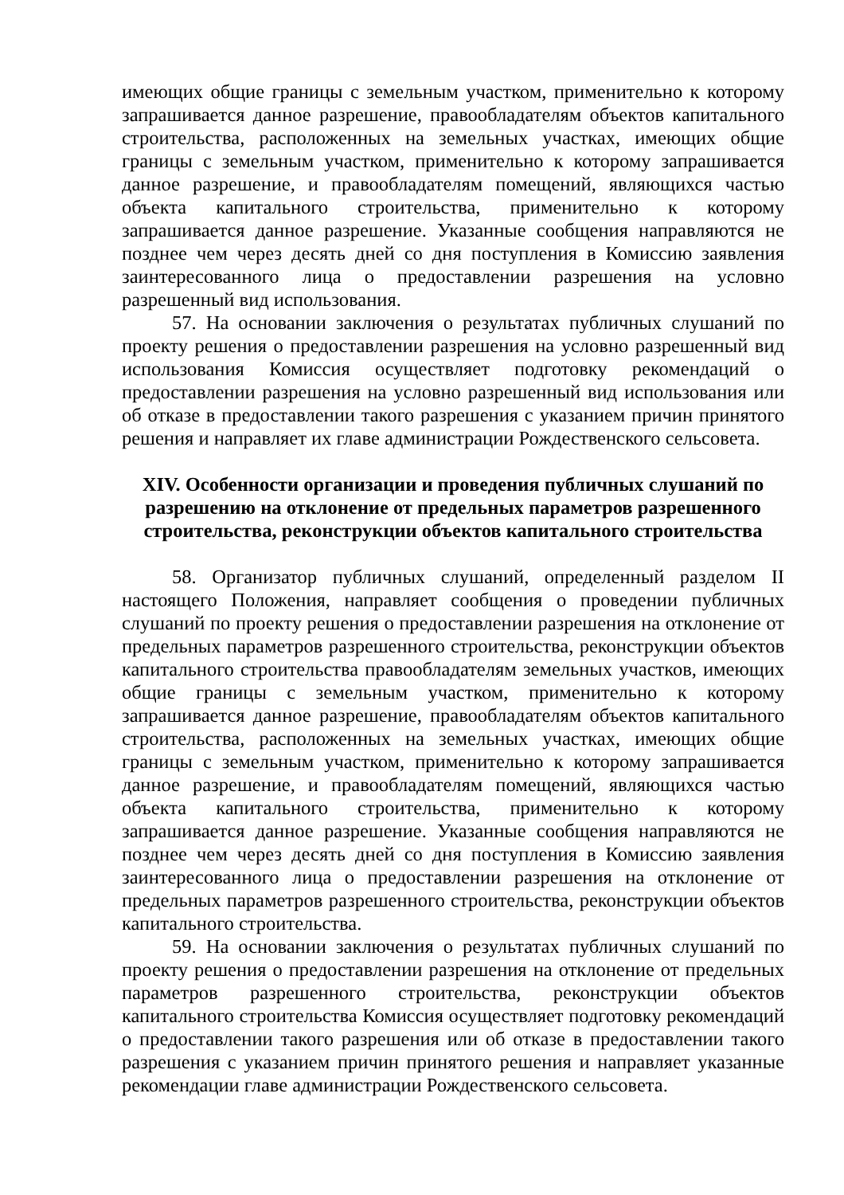имеющих общие границы с земельным участком, применительно к которому запрашивается данное разрешение, правообладателям объектов капитального строительства, расположенных на земельных участках, имеющих общие границы с земельным участком, применительно к которому запрашивается данное разрешение, и правообладателям помещений, являющихся частью объекта капитального строительства, применительно к которому запрашивается данное разрешение. Указанные сообщения направляются не позднее чем через десять дней со дня поступления в Комиссию заявления заинтересованного лица о предоставлении разрешения на условно разрешенный вид использования.
57. На основании заключения о результатах публичных слушаний по проекту решения о предоставлении разрешения на условно разрешенный вид использования Комиссия осуществляет подготовку рекомендаций о предоставлении разрешения на условно разрешенный вид использования или об отказе в предоставлении такого разрешения с указанием причин принятого решения и направляет их главе администрации Рождественского сельсовета.
XIV. Особенности организации и проведения публичных слушаний по разрешению на отклонение от предельных параметров разрешенного строительства, реконструкции объектов капитального строительства
58. Организатор публичных слушаний, определенный разделом II настоящего Положения, направляет сообщения о проведении публичных слушаний по проекту решения о предоставлении разрешения на отклонение от предельных параметров разрешенного строительства, реконструкции объектов капитального строительства правообладателям земельных участков, имеющих общие границы с земельным участком, применительно к которому запрашивается данное разрешение, правообладателям объектов капитального строительства, расположенных на земельных участках, имеющих общие границы с земельным участком, применительно к которому запрашивается данное разрешение, и правообладателям помещений, являющихся частью объекта капитального строительства, применительно к которому запрашивается данное разрешение. Указанные сообщения направляются не позднее чем через десять дней со дня поступления в Комиссию заявления заинтересованного лица о предоставлении разрешения на отклонение от предельных параметров разрешенного строительства, реконструкции объектов капитального строительства.
59. На основании заключения о результатах публичных слушаний по проекту решения о предоставлении разрешения на отклонение от предельных параметров разрешенного строительства, реконструкции объектов капитального строительства Комиссия осуществляет подготовку рекомендаций о предоставлении такого разрешения или об отказе в предоставлении такого разрешения с указанием причин принятого решения и направляет указанные рекомендации главе администрации Рождественского сельсовета.